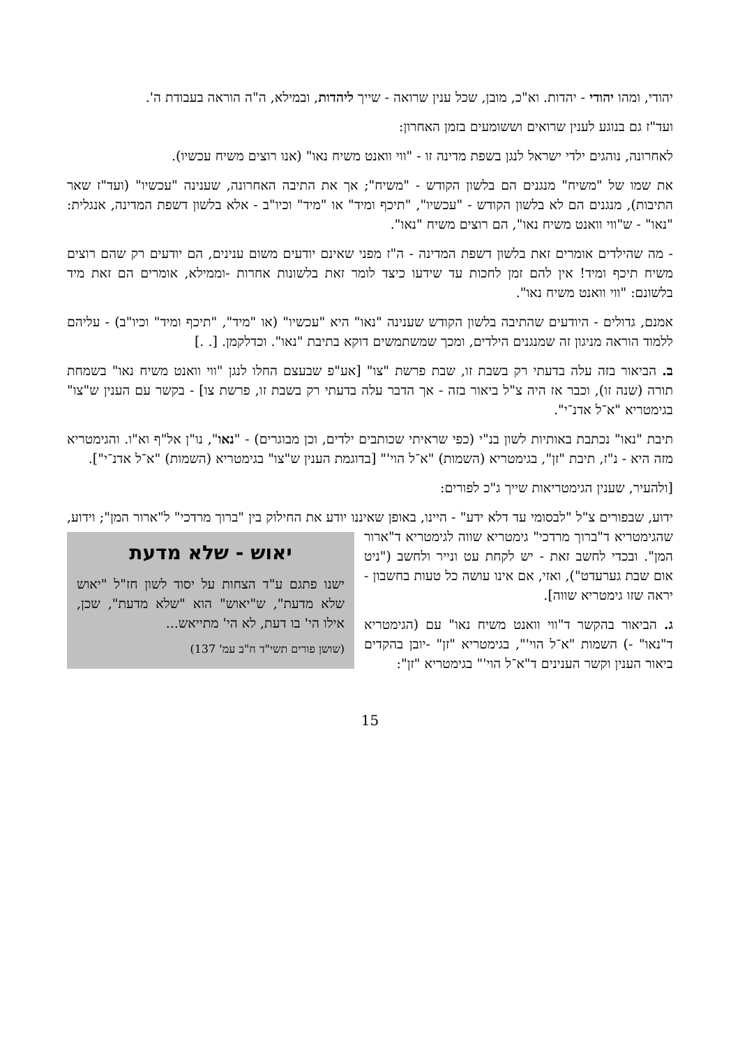יהודי, ומהו יהודי - יהדות. וא"כ, מובן, שכל ענין שרואה - שייך ליהדות, ובמילא, ה"ה הוראה בעבודת ה'.
ועד"ז גם בנוגע לענין שרואים וששומעים בזמן האחרון:
לאחרונה, נוהגים ילדי ישראל לנגן בשפת מדינה זו - "ווי וואנט משיח נאו" (אנו רוצים משיח עכשיו).
את שמו של "משיח" מנגנים הם בלשון הקודש - "משיח"; אך את התיבה האחרונה, שענינה "עכשיו" (ועד"ז שאר התיבות), מנגנים הם לא בלשון הקודש - "עכשיו", "תיכף ומיד" או "מיד" וכיו"ב - אלא בלשון דשפת המדינה, אנגלית: "נאו" - ש"ווי וואנט משיח נאו", הם רוצים משיח "נאו".
- מה שהילדים אומרים זאת בלשון דשפת המדינה - ה"ז מפני שאינם יודעים משום ענינים, הם יודעים רק שהם רוצים משיח תיכף ומיד! אין להם זמן לחכות עד שידעו כיצד לומר זאת בלשונות אחרות -וממילא, אומרים הם זאת מיד בלשונם: "ווי וואנט משיח נאו".
אמנם, גדולים - היודעים שהתיבה בלשון הקודש שענינה "נאו" היא "עכשיו" (או "מיד", "תיכף ומיד" וכיו"ב) - עליהם ללמוד הוראה מניגון זה שמנגנים הילדים, ומכך שמשתמשים דוקא בתיבת "נאו". וכדלקמן. [. .]
ב. הביאור בזה עלה בדעתי רק בשבת זו, שבת פרשת "צו" [אע"פ שבעצם החלו לנגן "ווי וואנט משיח נאו" בשמחת תורה (שנה זו), וכבר אז היה צ"ל ביאור בזה - אך הדבר עלה בדעתי רק בשבת זו, פרשת צו] - בקשר עם הענין ש"צו" בגימטריא "א־ל אדנ־י".
תיבת "נאו" נכתבת באותיות לשון בנ"י (כפי שראיתי שכותבים ילדים, וכן מבוגרים) - "נאו", נו"ן אל"ף וא"ו. והגימטריא מזה היא - נ"ז, תיבת "זן", בגימטריא (השמות) "א־ל הוי'" [בדוגמת הענין ש"צו" בגימטריא (השמות) "א־ל אדנ־י"].
[ולהעיר, שענין הגימטריאות שייך ג"כ לפורים:
ידוע, שבפורים צ"ל "לבסומי עד דלא ידע" - היינו, באופן שאיננו יודע את החילוק בין "ברוך מרדכי" ל"ארור המן"; וידוע, שהגימטריא ד"ברוך מרדכי" גימטריא שווה לגימטריא ד"ארור
יאוש - שלא מדעת
ישנו פתגם ע"ד הצחות על יסוד לשון חז"ל "יאוש שלא מדעת", ש"יאוש" הוא "שלא מדעת", שכן, אילו הי' בו דעת, לא הי' מתייאש...
(שושן פורים תשי"ד ח"ב עמ' 137)
המן". ובכדי לחשב זאת - יש לקחת עט ונייר ולחשב ("ניט אום שבת גערעדט"), ואזי, אם אינו עושה כל טעות בחשבון - יראה שזו גימטריא שווה].
ג. הביאור בהקשר ד"ווי וואנט משיח נאו" עם (הגימטריא ד"נאו" -) השמות "א־ל הוי'", בגימטריא "זן" -יובן בהקדים ביאור הענין וקשר הענינים ד"א־ל הוי'" בגימטריא "זן":
15